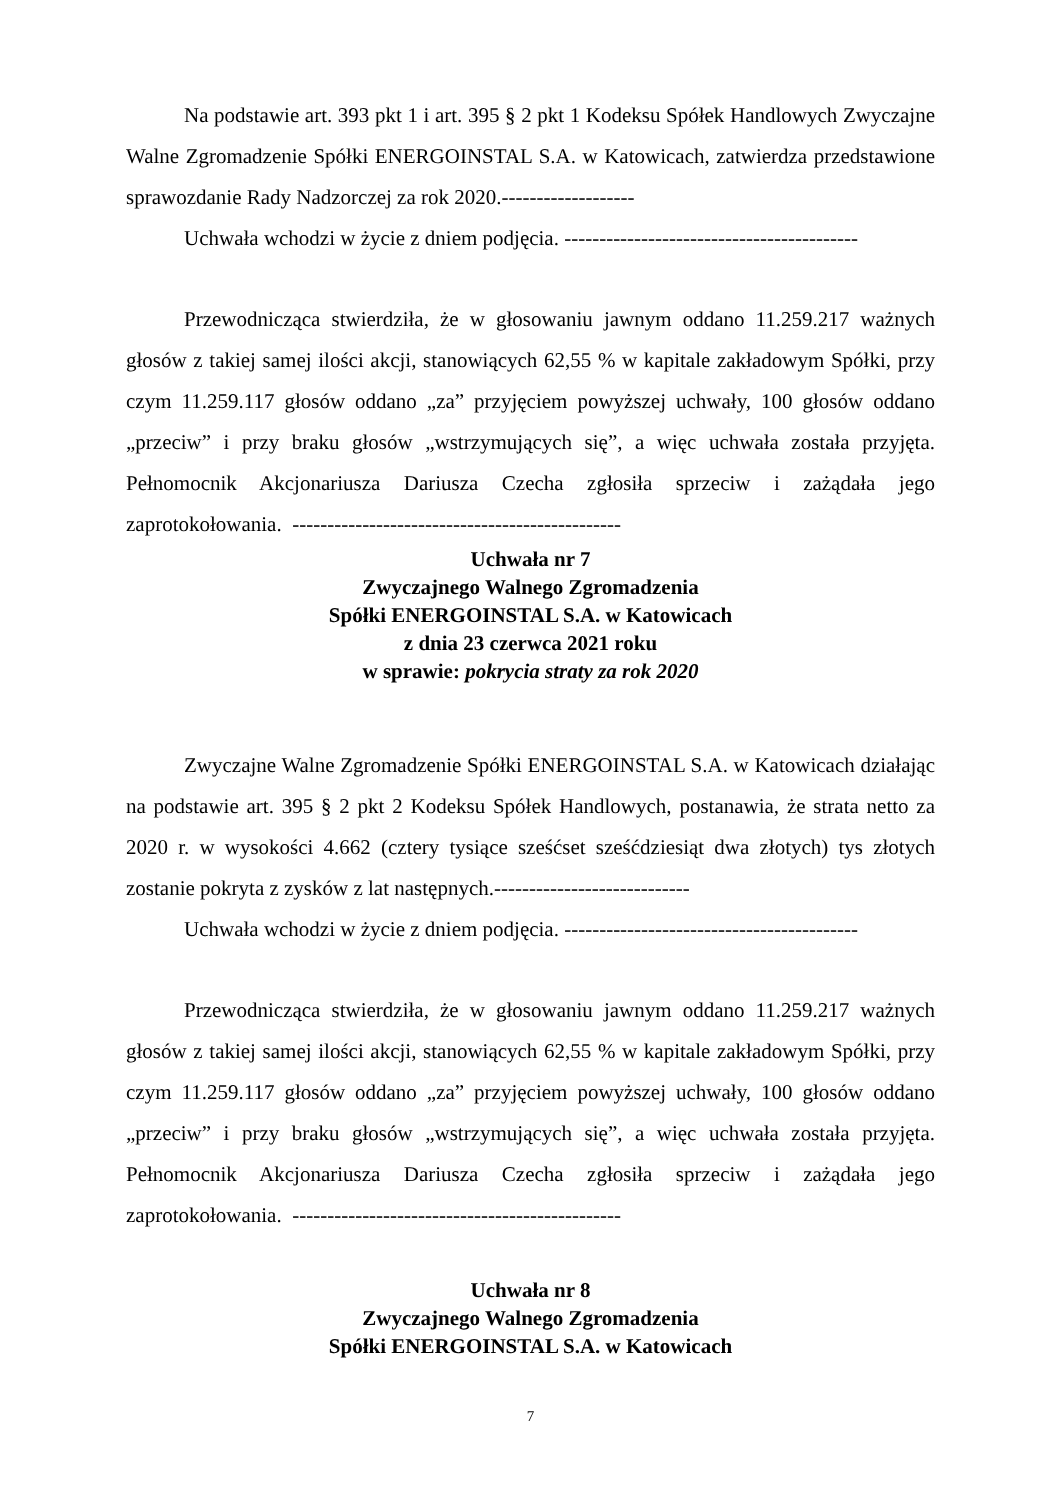Na podstawie art. 393 pkt 1 i art. 395 § 2 pkt 1 Kodeksu Spółek Handlowych Zwyczajne Walne Zgromadzenie Spółki ENERGOINSTAL S.A. w Katowicach, zatwierdza przedstawione sprawozdanie Rady Nadzorczej za rok 2020.-------------------
Uchwała wchodzi w życie z dniem podjęcia. ------------------------------------------
Przewodnicząca stwierdziła, że w głosowaniu jawnym oddano 11.259.217 ważnych głosów z takiej samej ilości akcji, stanowiących 62,55 % w kapitale zakładowym Spółki, przy czym 11.259.117 głosów oddano „za” przyjęciem powyższej uchwały, 100 głosów oddano „przeciw” i przy braku głosów „wstrzymujących się”, a więc uchwała została przyjęta. Pełnomocnik Akcjonariusza Dariusza Czecha zgłosiła sprzeciw i zażądała jego zaprotokołowania. -----------------------------------------------
Uchwała nr 7
Zwyczajnego Walnego Zgromadzenia
Spółki ENERGOINSTAL S.A. w Katowicach
z dnia 23 czerwca 2021 roku
w sprawie: pokrycia straty za rok 2020
Zwyczajne Walne Zgromadzenie Spółki ENERGOINSTAL S.A. w Katowicach działając na podstawie art. 395 § 2 pkt 2 Kodeksu Spółek Handlowych, postanawia, że strata netto za 2020 r. w wysokości 4.662 (cztery tysiące sześćset sześćdziesiąt dwa złotych) tys złotych zostanie pokryta z zysków z lat następnych.----------------------------
Uchwała wchodzi w życie z dniem podjęcia. ------------------------------------------
Przewodnicząca stwierdziła, że w głosowaniu jawnym oddano 11.259.217 ważnych głosów z takiej samej ilości akcji, stanowiących 62,55 % w kapitale zakładowym Spółki, przy czym 11.259.117 głosów oddano „za” przyjęciem powyższej uchwały, 100 głosów oddano „przeciw” i przy braku głosów „wstrzymujących się”, a więc uchwała została przyjęta. Pełnomocnik Akcjonariusza Dariusza Czecha zgłosiła sprzeciw i zażądała jego zaprotokołowania. -----------------------------------------------
Uchwała nr 8
Zwyczajnego Walnego Zgromadzenia
Spółki ENERGOINSTAL S.A. w Katowicach
7